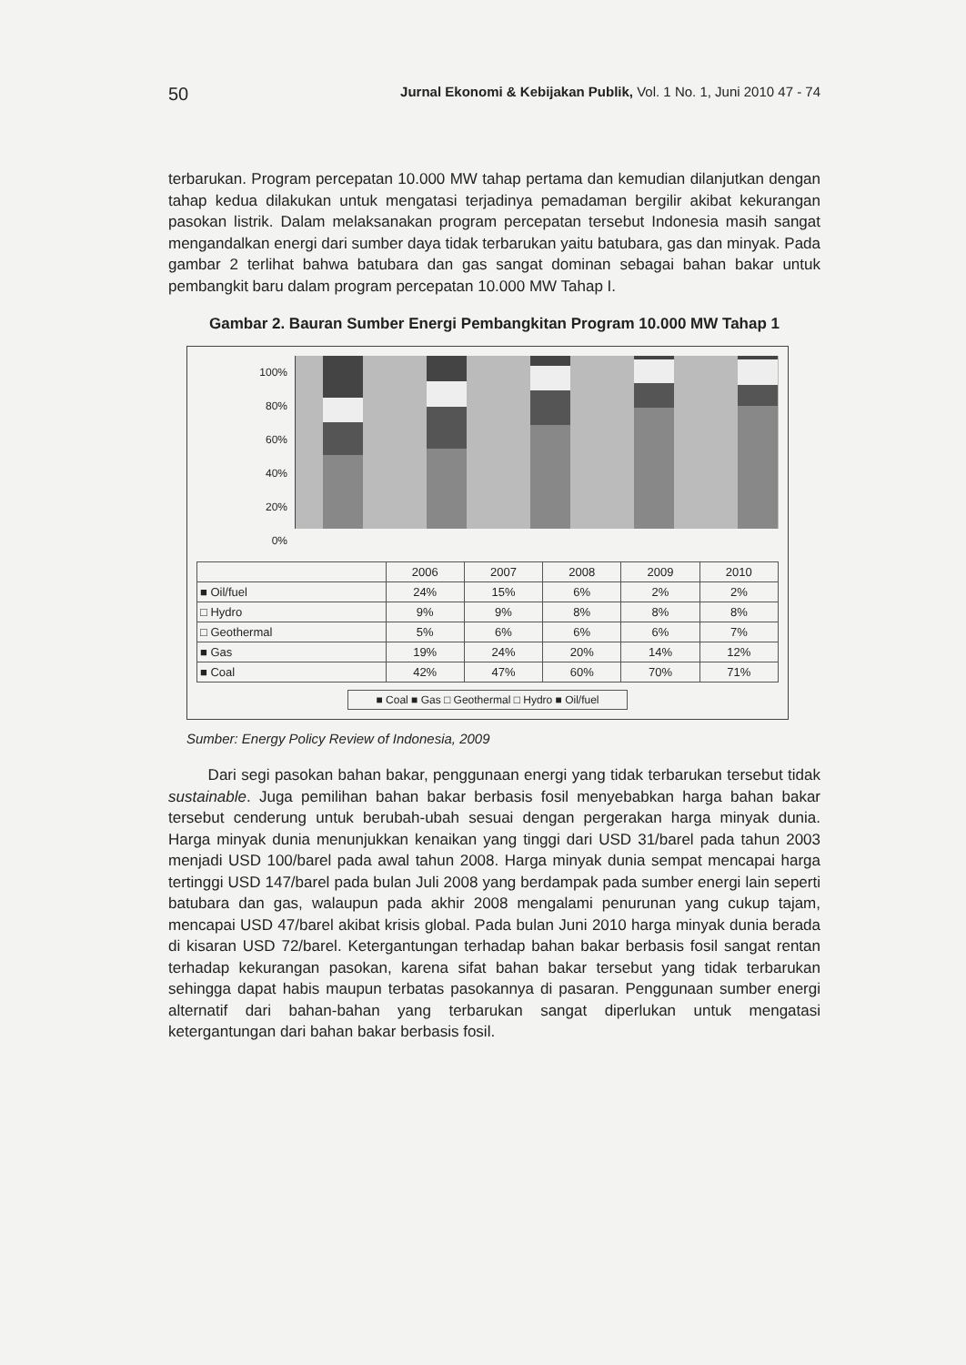50 Jurnal Ekonomi & Kebijakan Publik, Vol. 1 No. 1, Juni 2010 47 - 74
terbarukan. Program percepatan 10.000 MW tahap pertama dan kemudian dilanjutkan dengan tahap kedua dilakukan untuk mengatasi terjadinya pemadaman bergilir akibat kekurangan pasokan listrik. Dalam melaksanakan program percepatan tersebut Indonesia masih sangat mengandalkan energi dari sumber daya tidak terbarukan yaitu batubara, gas dan minyak. Pada gambar 2 terlihat bahwa batubara dan gas sangat dominan sebagai bahan bakar untuk pembangkit baru dalam program percepatan 10.000 MW Tahap I.
Gambar 2. Bauran Sumber Energi Pembangkitan Program 10.000 MW Tahap 1
100%
80%
60%
40%
20%
0%
| | 2006 | 2007 | 2008 | 2009 | 2010 |
| --- | --- | --- | --- | --- | --- |
| ■ Oil/fuel | 24% | 15% | 6% | 2% | 2% |
| □ Hydro | 9% | 9% | 8% | 8% | 8% |
| □ Geothermal | 5% | 6% | 6% | 6% | 7% |
| ■ Gas | 19% | 24% | 20% | 14% | 12% |
| ■ Coal | 42% | 47% | 60% | 70% | 71% |
■ Coal ■ Gas □ Geothermal □ Hydro ■ Oil/fuel
Sumber: Energy Policy Review of Indonesia, 2009
Dari segi pasokan bahan bakar, penggunaan energi yang tidak terbarukan tersebut tidak sustainable. Juga pemilihan bahan bakar berbasis fosil menyebabkan harga bahan bakar tersebut cenderung untuk berubah-ubah sesuai dengan pergerakan harga minyak dunia. Harga minyak dunia menunjukkan kenaikan yang tinggi dari USD 31/barel pada tahun 2003 menjadi USD 100/barel pada awal tahun 2008. Harga minyak dunia sempat mencapai harga tertinggi USD 147/barel pada bulan Juli 2008 yang berdampak pada sumber energi lain seperti batubara dan gas, walaupun pada akhir 2008 mengalami penurunan yang cukup tajam, mencapai USD 47/barel akibat krisis global. Pada bulan Juni 2010 harga minyak dunia berada di kisaran USD 72/barel. Ketergantungan terhadap bahan bakar berbasis fosil sangat rentan terhadap kekurangan pasokan, karena sifat bahan bakar tersebut yang tidak terbarukan sehingga dapat habis maupun terbatas pasokannya di pasaran. Penggunaan sumber energi alternatif dari bahan-bahan yang terbarukan sangat diperlukan untuk mengatasi ketergantungan dari bahan bakar berbasis fosil.